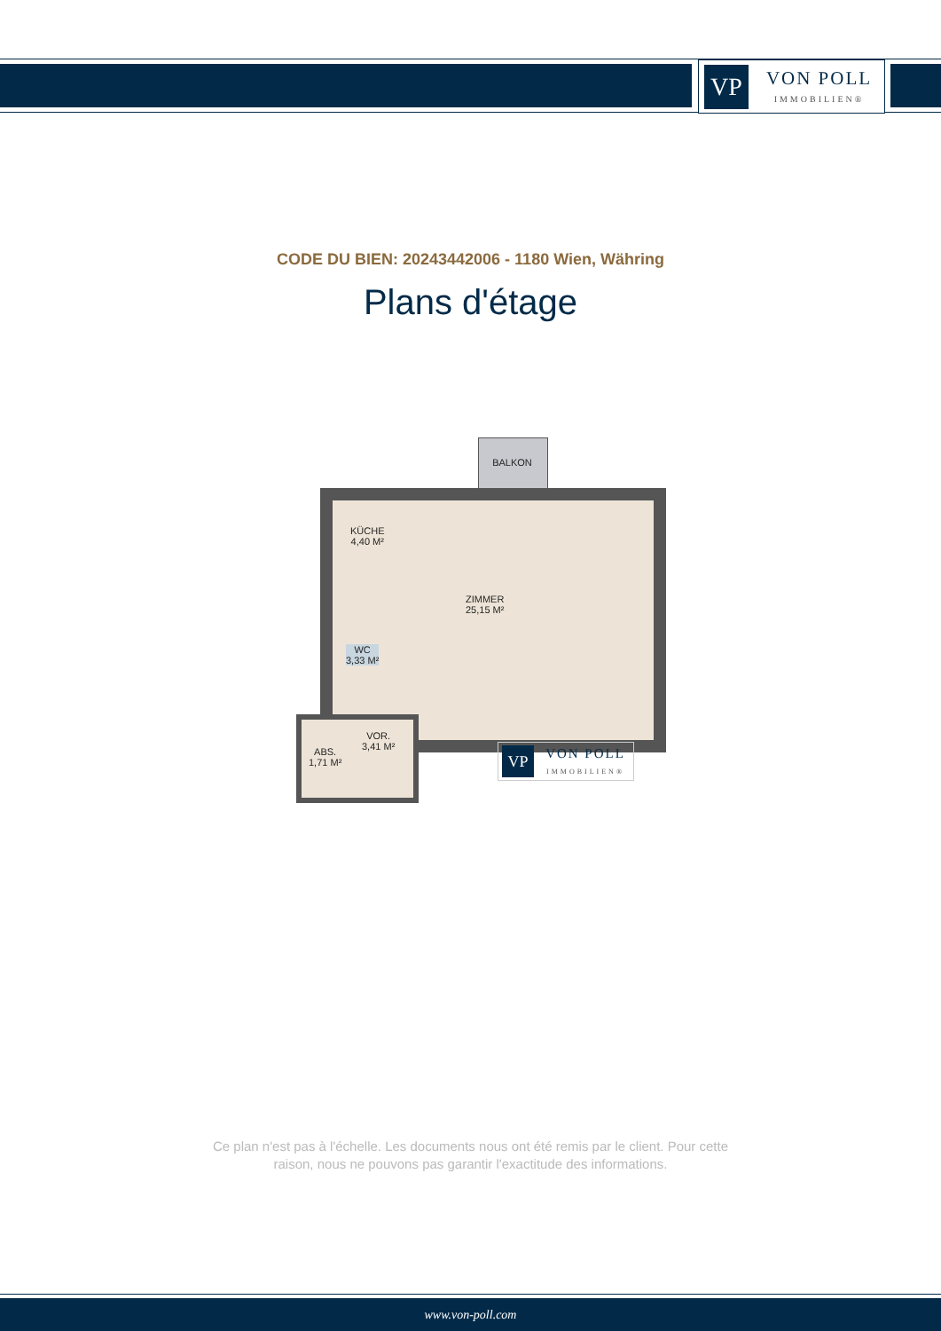VP
VON POLL
IMMOBILIEN®
CODE DU BIEN: 20243442006 - 1180 Wien, Währing
Plans d'étage
BALKON
KÜCHE
4,40 M²
ZIMMER
25,15 M²
WC
3,33 M²
VOR.
3,41 M²
ABS.
1,71 M²
VP
VON POLL
IMMOBILIEN®
Ce plan n'est pas à l'échelle. Les documents nous ont été remis par le client. Pour cette
raison, nous ne pouvons pas garantir l'exactitude des informations.
www.von-poll.com